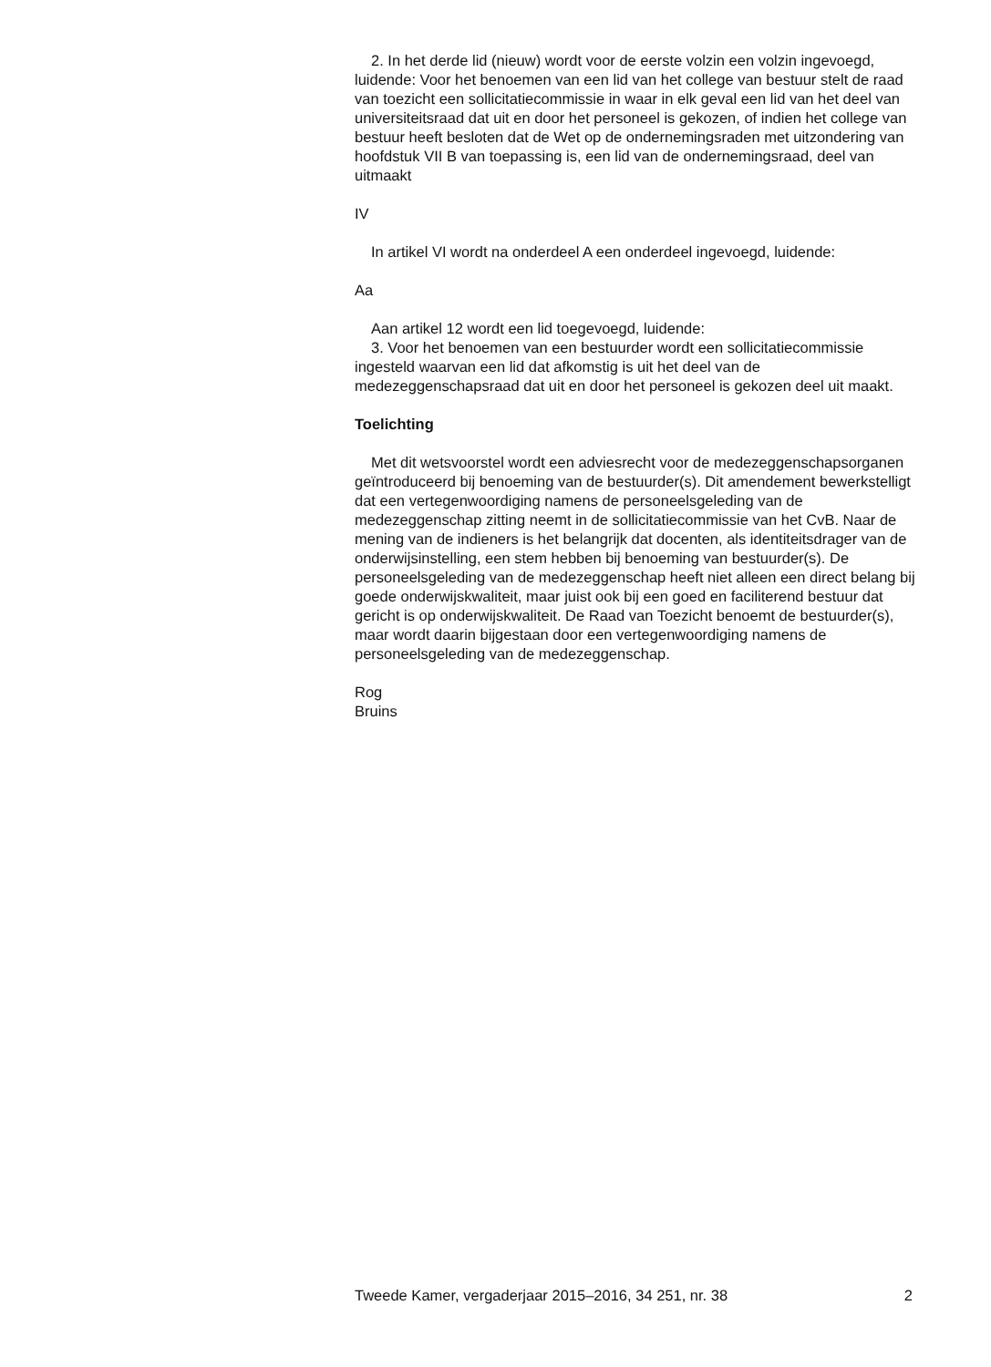2. In het derde lid (nieuw) wordt voor de eerste volzin een volzin ingevoegd, luidende: Voor het benoemen van een lid van het college van bestuur stelt de raad van toezicht een sollicitatiecommissie in waar in elk geval een lid van het deel van universiteitsraad dat uit en door het personeel is gekozen, of indien het college van bestuur heeft besloten dat de Wet op de ondernemingsraden met uitzondering van hoofdstuk VII B van toepassing is, een lid van de ondernemingsraad, deel van uitmaakt
IV
In artikel VI wordt na onderdeel A een onderdeel ingevoegd, luidende:
Aa
Aan artikel 12 wordt een lid toegevoegd, luidende:
3. Voor het benoemen van een bestuurder wordt een sollicitatiecommissie ingesteld waarvan een lid dat afkomstig is uit het deel van de medezeggenschapsraad dat uit en door het personeel is gekozen deel uit maakt.
Toelichting
Met dit wetsvoorstel wordt een adviesrecht voor de medezeggenschapsorganen geïntroduceerd bij benoeming van de bestuurder(s). Dit amendement bewerkstelligt dat een vertegenwoordiging namens de personeelsgeleding van de medezeggenschap zitting neemt in de sollicitatiecommissie van het CvB. Naar de mening van de indieners is het belangrijk dat docenten, als identiteitsdrager van de onderwijsinstelling, een stem hebben bij benoeming van bestuurder(s). De personeelsgeleding van de medezeggenschap heeft niet alleen een direct belang bij goede onderwijskwaliteit, maar juist ook bij een goed en faciliterend bestuur dat gericht is op onderwijskwaliteit. De Raad van Toezicht benoemt de bestuurder(s), maar wordt daarin bijgestaan door een vertegenwoordiging namens de personeelsgeleding van de medezeggenschap.
Rog
Bruins
Tweede Kamer, vergaderjaar 2015–2016, 34 251, nr. 38 2